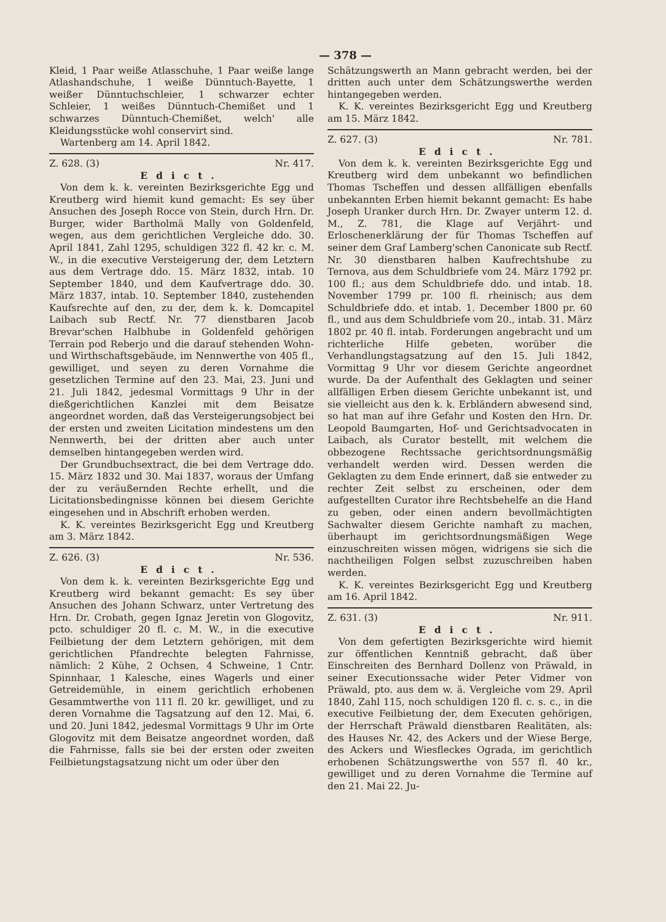— 378 —
Kleid, 1 Paar weiße Atlasschuhe, 1 Paar weiße lange Atlashandschuhe, 1 weiße Dünntuch-Bayette, 1 weißer Dünntuchschleier, 1 schwarzer echter Schleier, 1 weißes Dünntuch-Chemißet und 1 schwarzes Dünntuch-Chemißet, welch' alle Kleidungsstücke wohl conservirt sind.
Wartenberg am 14. April 1842.
Z. 628. (3) Nr. 417.
Edict.
Von dem k. k. vereinten Bezirksgerichte Egg und Kreutberg wird hiemit kund gemacht: Es sey über Ansuchen des Joseph Rocce von Stein, durch Hrn. Dr. Burger, wider Bartholmä Mally von Goldenfeld, wegen, aus dem gerichtlichen Vergleiche ddo. 30. April 1841, Zahl 1295, schuldigen 322 fl. 42 kr. c. M. W., in die executive Versteigerung der, dem Letztern aus dem Vertrage ddo. 15. März 1832, intab. 10 September 1840, und dem Kaufvertrage ddo. 30. März 1837, intab. 10. September 1840, zustehenden Kaufsrechte auf den, zu der, dem k. k. Domcapitel Laibach sub Rectf. Nr. 77 dienstbaren Jacob Brevar'schen Halbhube in Goldenfeld gehörigen Terrain pod Reberjo und die darauf stehenden Wohn- und Wirthschaftsgebäude, im Nennwerthe von 405 fl., gewilliget, und seyen zu deren Vornahme die gesetzlichen Termine auf den 23. Mai, 23. Juni und 21. Juli 1842, jedesmal Vormittags 9 Uhr in der dießgerichtlichen Kanzlei mit dem Beisatze angeordnet worden, daß das Versteigerungsobject bei der ersten und zweiten Licitation mindestens um den Nennwerth, bei der dritten aber auch unter demselben hintangegeben werden wird.
Der Grundbuchsextract, die bei dem Vertrage ddo. 15. März 1832 und 30. Mai 1837, woraus der Umfang der zu veräußernden Rechte erhellt, und die Licitationsbedingnisse können bei diesem Gerichte eingesehen und in Abschrift erhoben werden.
K. K. vereintes Bezirksgericht Egg und Kreutberg am 3. März 1842.
Z. 626. (3) Nr. 536.
Edict.
Von dem k. k. vereinten Bezirksgerichte Egg und Kreutberg wird bekannt gemacht: Es sey über Ansuchen des Johann Schwarz, unter Vertretung des Hrn. Dr. Crobath, gegen Ignaz Jeretin von Glogovitz, pcto. schuldiger 20 fl. c. M. W., in die executive Feilbietung der dem Letztern gehörigen, mit dem gerichtlichen Pfandrechte belegten Fahrnisse, nämlich: 2 Kühe, 2 Ochsen, 4 Schweine, 1 Cntr. Spinnhaar, 1 Kalesche, eines Wagerls und einer Getreidemühle, in einem gerichtlich erhobenen Gesammtwerthe von 111 fl. 20 kr. gewilliget, und zu deren Vornahme die Tagsatzung auf den 12. Mai, 6. und 20. Juni 1842, jedesmal Vormittags 9 Uhr im Orte Glogovitz mit dem Beisatze angeordnet worden, daß die Fahrnisse, falls sie bei der ersten oder zweiten Feilbietungstagsatzung nicht um oder über den
Schätzungswerth an Mann gebracht werden, bei der dritten auch unter dem Schätzungswerthe werden hintangegeben werden.
K. K. vereintes Bezirksgericht Egg und Kreutberg am 15. März 1842.
Z. 627. (3) Nr. 781.
Edict.
Von dem k. k. vereinten Bezirksgerichte Egg und Kreutberg wird dem unbekannt wo befindlichen Thomas Tscheffen und dessen allfälligen ebenfalls unbekannten Erben hiemit bekannt gemacht: Es habe Joseph Uranker durch Hrn. Dr. Zwayer unterm 12. d. M., Z. 781, die Klage auf Verjährt- und Erloschenerklärung der für Thomas Tscheffen auf seiner dem Graf Lamberg'schen Canonicate sub Rectf. Nr. 30 dienstbaren halben Kaufrechtshube zu Ternova, aus dem Schuldbriefe vom 24. März 1792 pr. 100 fl.; aus dem Schuldbriefe ddo. und intab. 18. November 1799 pr. 100 fl. rheinisch; aus dem Schuldbriefe ddo. et intab. 1. December 1800 pr. 60 fl., und aus dem Schuldbriefe vom 20., intab. 31. März 1802 pr. 40 fl. intab. Forderungen angebracht und um richterliche Hilfe gebeten, worüber die Verhandlungstagsatzung auf den 15. Juli 1842, Vormittag 9 Uhr vor diesem Gerichte angeordnet wurde. Da der Aufenthalt des Geklagten und seiner allfälligen Erben diesem Gerichte unbekannt ist, und sie vielleicht aus den k. k. Erbländern abwesend sind, so hat man auf ihre Gefahr und Kosten den Hrn. Dr. Leopold Baumgarten, Hof- und Gerichtsadvocaten in Laibach, als Curator bestellt, mit welchem die obbezogene Rechtssache gerichtsordnungsmäßig verhandelt werden wird. Dessen werden die Geklagten zu dem Ende erinnert, daß sie entweder zu rechter Zeit selbst zu erscheinen, oder dem aufgestellten Curator ihre Rechtsbehelfe an die Hand zu geben, oder einen andern bevollmächtigten Sachwalter diesem Gerichte namhaft zu machen, überhaupt im gerichtsordnungsmäßigen Wege einzuschreiten wissen mögen, widrigens sie sich die nachtheiligen Folgen selbst zuzuschreiben haben werden.
K. K. vereintes Bezirksgericht Egg und Kreutberg am 16. April 1842.
Z. 631. (3) Nr. 911.
Edict.
Von dem gefertigten Bezirksgerichte wird hiemit zur öffentlichen Kenntniß gebracht, daß über Einschreiten des Bernhard Dollenz von Präwald, in seiner Executionssache wider Peter Vidmer von Präwald, pto. aus dem w. ä. Vergleiche vom 29. April 1840, Zahl 115, noch schuldigen 120 fl. c. s. c., in die executive Feilbietung der, dem Executen gehörigen, der Herrschaft Präwald dienstbaren Realitäten, als: des Hauses Nr. 42, des Ackers und der Wiese Berge, des Ackers und Wiesfleckes Ograda, im gerichtlich erhobenen Schätzungswerthe von 557 fl. 40 kr., gewilliget und zu deren Vornahme die Termine auf den 21. Mai 22. Ju-